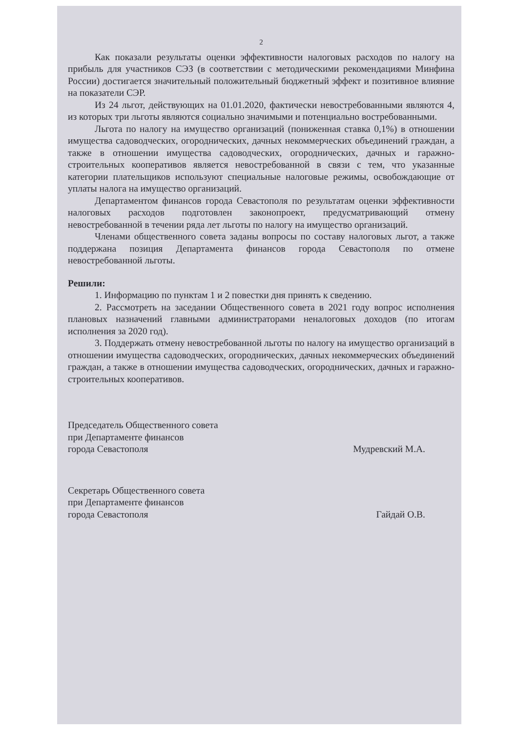2
Как показали результаты оценки эффективности налоговых расходов по налогу на прибыль для участников СЭЗ (в соответствии с методическими рекомендациями Минфина России) достигается значительный положительный бюджетный эффект и позитивное влияние на показатели СЭР.
Из 24 льгот, действующих на 01.01.2020, фактически невостребованными являются 4, из которых три льготы являются социально значимыми и потенциально востребованными.
Льгота по налогу на имущество организаций (пониженная ставка 0,1%) в отношении имущества садоводческих, огороднических, дачных некоммерческих объединений граждан, а также в отношении имущества садоводческих, огороднических, дачных и гаражно-строительных кооперативов является невостребованной в связи с тем, что указанные категории плательщиков используют специальные налоговые режимы, освобождающие от уплаты налога на имущество организаций.
Департаментом финансов города Севастополя по результатам оценки эффективности налоговых расходов подготовлен законопроект, предусматривающий отмену невостребованной в течении ряда лет льготы по налогу на имущество организаций.
Членами общественного совета заданы вопросы по составу налоговых льгот, а также поддержана позиция Департамента финансов города Севастополя по отмене невостребованной льготы.
Решили:
1. Информацию по пунктам 1 и 2 повестки дня принять к сведению.
2. Рассмотреть на заседании Общественного совета в 2021 году вопрос исполнения плановых назначений главными администраторами неналоговых доходов (по итогам исполнения за 2020 год).
3. Поддержать отмену невостребованной льготы по налогу на имущество организаций в отношении имущества садоводческих, огороднических, дачных некоммерческих объединений граждан, а также в отношении имущества садоводческих, огороднических, дачных и гаражно-строительных кооперативов.
Председатель Общественного совета
при Департаменте финансов
города Севастополя
Мудревский М.А.
Секретарь Общественного совета
при Департаменте финансов
города Севастополя
Гайдай О.В.